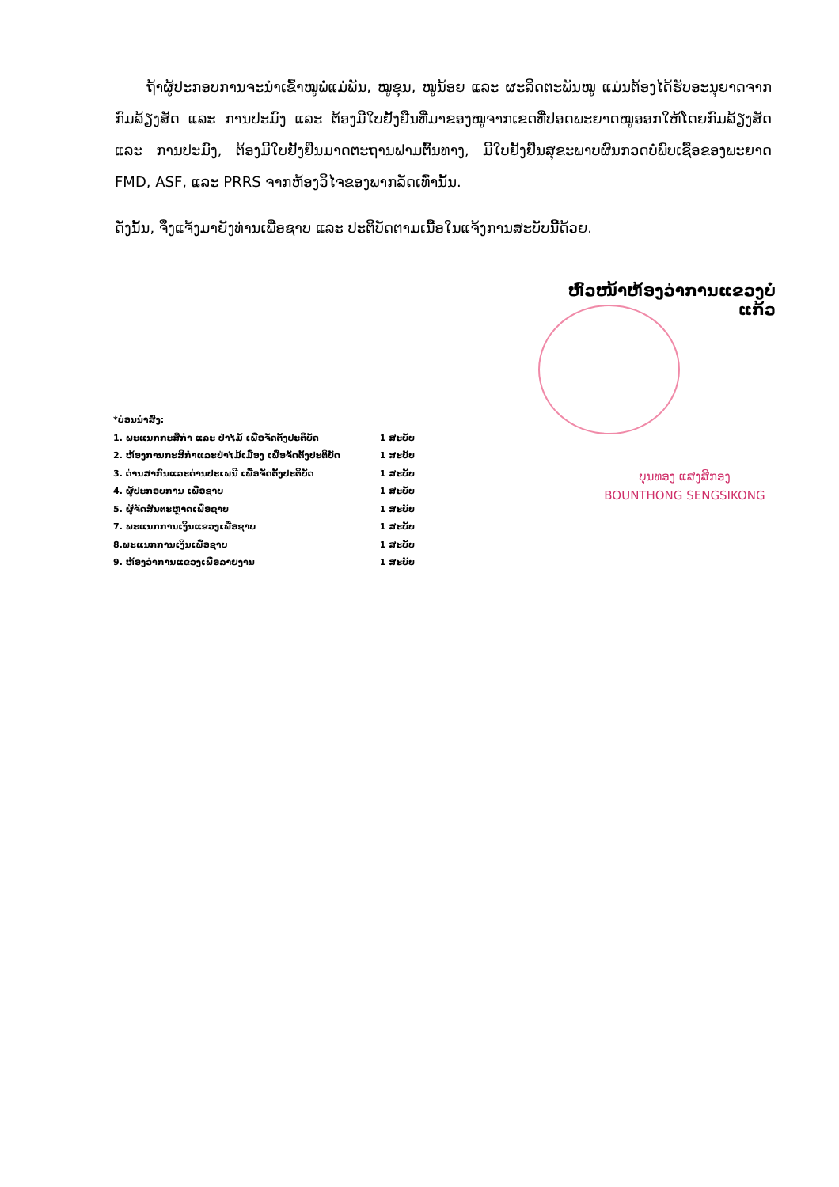ຖ້າຜູ້ປະກອບການຈະນຳເຂົ້າໝູພໍ່ແມ່ພັນ, ໝູຂຸນ, ໝູນ້ອຍ ແລະ ຜະລິດຕະພັນໝູ ແມ່ນຕ້ອງໄດ້ຮັບອະນຸຍາດຈາກກົມລ້ຽງສັດ ແລະ ການປະມົງ ແລະ ຕ້ອງມີໃບຢັ້ງຢືນທີ່ມາຂອງໝູຈາກເຂດທີ່ປອດພະຍາດໝູອອກໃຫ້ໂດຍກົມລ້ຽງສັດ ແລະ ການປະມົງ, ຕ້ອງມີໃບຢັ້ງຢືນມາດຕະຖານຟາມຕົ້ນທາງ, ມີໃບຢັ້ງຢືນສຸຂະພາບຜົນກວດບໍ່ພົບເຊື້ອຂອງພະຍາດ FMD, ASF, ແລະ PRRS ຈາກຫ້ອງວິໄຈຂອງພາກລັດເທົ່ານັ້ນ.
ດັ່ງນັ້ນ, ຈຶ່ງແຈ້ງມາຍັງທ່ານເພື່ອຊາບ ແລະ ປະຕິບັດຕາມເນື້ອໃນແຈ້ງການສະບັບນີ້ດ້ວຍ.
ຫົວໜ້າຫ້ອງວ່າການແຂວງບໍ່ແກ້ວ
ບຸນທອງ ແສງສີກອງ
BOUNTHONG SENGSIKONG
| *ບ່ອນນຳສົ່ງ: | |
| 1. ພະແນກກະສິກຳ ແລະ ປ່າໄມ້ ເພື່ອຈັດຕັ້ງປະຕິບັດ | 1 ສະບັບ |
| 2. ຫ້ອງການກະສິກຳແລະປ່າໄມ້ເມືອງ ເພື່ອຈັດຕັ້ງປະຕິບັດ | 1 ສະບັບ |
| 3. ດ່ານສາກົນແລະດ່ານປະເພນີ ເພື່ອຈັດຕັ້ງປະຕິບັດ | 1 ສະບັບ |
| 4. ຜູ້ປະກອບການ ເພື່ອຊາບ | 1 ສະບັບ |
| 5. ຜູ້ຈັດສັນຕະຫຼາດເພື່ອຊາບ | 1 ສະບັບ |
| 7. ພະແນກການເງິນແຂວງເພື່ອຊາບ | 1 ສະບັບ |
| 8.ພະແນກການເງິນເພື່ອຊາບ | 1 ສະບັບ |
| 9. ຫ້ອງວ່າການແຂວງເພື່ອລາຍງານ | 1 ສະບັບ |